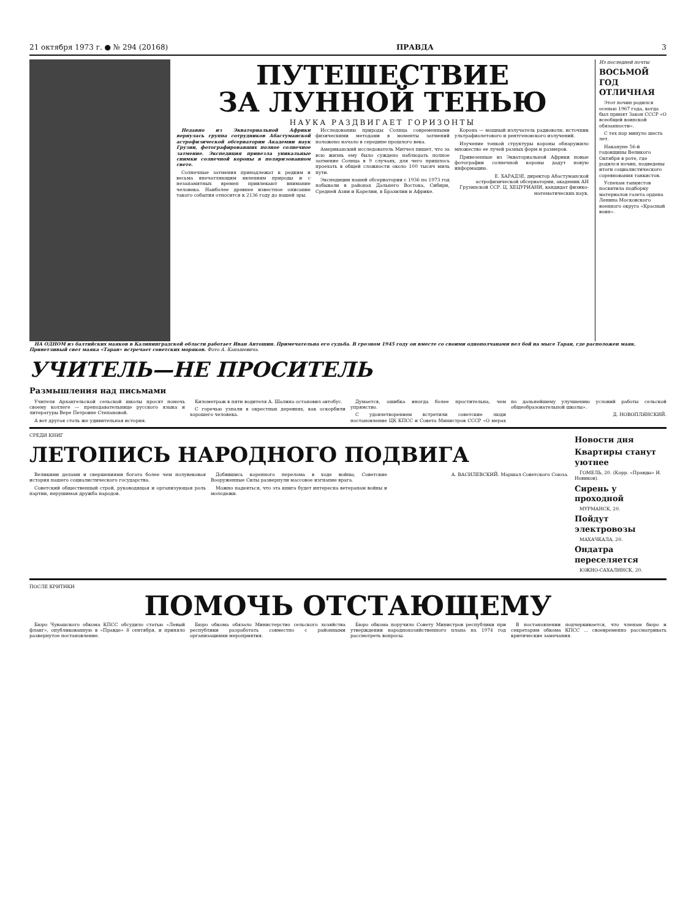21 октября 1973 г. ● № 294 (20168) ПРАВДА 3
ПУТЕШЕСТВИЕ
ЗА ЛУННОЙ ТЕНЬЮ
НАУКА РАЗДВИГАЕТ ГОРИЗОНТЫ
Недавно из Экваториальной Африки вернулась группа сотрудников Абастуманской астрофизической обсерватории Академии наук Грузии, фотографировавших полное солнечное затмение. Экспедиция привезла уникальные снимки солнечной короны в поляризованном свете.
Солнечные затмения принадлежат к редким и весьма впечатляющим явлениям природы и с незапамятных времен привлекают внимание человека. Наиболее древнее известное описание такого события относится к 2136 году до нашей эры.
Исследованию природы Солнца современными физическими методами в моменты затмений положено начало в середине прошлого века.
Американский исследователь Митчел пишет, что за всю жизнь ему было суждено наблюдать полное затмение Солнца в 9 случаях, для чего пришлось проехать в общей сложности около 100 тысяч миль пути.
Экспедиции нашей обсерватории с 1936 по 1973 год побывали в районах Дальнего Востока, Сибири, Средней Азии и Карелии, в Бразилии и Африке.
Корона — мощный излучатель радиоволн, источник ультрафиолетового и рентгеновского излучений.
Изучение тонкой структуры короны обнаружило множество ее лучей разных форм и размеров.
Привезенные из Экваториальной Африки новые фотографии солнечной короны дадут новую информацию.
Е. ХАРАДЗЕ, директор Абастуманской астрофизической обсерватории, академик АН Грузинской ССР. Ц. ХЕЦУРИАНИ, кандидат физико-математических наук.
Из последней почты
ВОСЬМОЙ ГОД ОТЛИЧНАЯ
Этот почин родился осенью 1967 года, когда был принят Закон СССР «О всеобщей воинской обязанности».
С тех пор минуло шесть лет.
Накануне 56-й годовщины Великого Октября в роте, где родился почин, подведены итоги социалистического соревнования танкистов.
Успехам танкистов посвятила подборку материалов газета ордена Ленина Московского военного округа «Красный воин».
НА ОДНОМ из балтийских маяков в Калининградской области работает Иван Антошин. Примечательна его судьба. В грозном 1945 году он вместе со своими однополчанами вел бой на мысе Таран, где расположен маяк. Приветливый свет маяка «Таран» встречает советских моряков. Фото А. Канашевича.
УЧИТЕЛЬ—НЕ ПРОСИТЕЛЬ
Размышления над письмами
Учителя Архангельской сельской школы просят помочь своему коллеге — преподавательнице русского языка и литературы Вере Петровне Степановой.
А вот другая столь же удивительная история.
Километраж в пяти водителя А. Шалина остановил автобус.
С горечью узнали в окрестных деревнях, как оскорбили хорошего человека.
Думается, ошибка иногда более простительна, чем упрямство.
С удовлетворением встретили советские люди постановление ЦК КПСС и Совета Министров СССР «О мерах по дальнейшему улучшению условий работы сельской общеобразовательной школы».
Д. НОВОПЛЯНСКИЙ.
СРЕДИ КНИГ
ЛЕТОПИСЬ НАРОДНОГО ПОДВИГА
Великими делами и свершениями богата более чем полувековая история нашего социалистического государства.
Советский общественный строй, руководящая и организующая роль партии, нерушимая дружба народов.
Добившись коренного перелома в ходе войны, Советские Вооруженные Силы развернули массовое изгнание врага.
Можно надеяться, что эта книга будет интересна ветеранам войны и молодежи.
А. ВАСИЛЕВСКИЙ. Маршал Советского Союза.
Новости дня
Квартиры станут уютнее
ГОМЕЛЬ, 20. (Корр. «Правды» И. Новиков).
Сирень у проходной
МУРМАНСК, 20.
Пойдут электровозы
МАХАЧКАЛА, 20.
Ондатра переселяется
ЮЖНО-САХАЛИНСК, 20.
ПОСЛЕ КРИТИКИ
ПОМОЧЬ ОТСТАЮЩЕМУ
Бюро Чувашского обкома КПСС обсудило статью «Левый фланг», опубликованную в «Правде» 8 сентября, и приняло развернутое постановление.
Бюро обкома обязало Министерство сельского хозяйства республики разработать совместно с районными организациями мероприятия.
Бюро обкома поручило Совету Министров республики при утверждении народнохозяйственного плана на 1974 год рассмотреть вопросы.
В постановлении подчеркивается, что членам бюро и секретарям обкома КПСС ... своевременно рассматривать критические замечания.